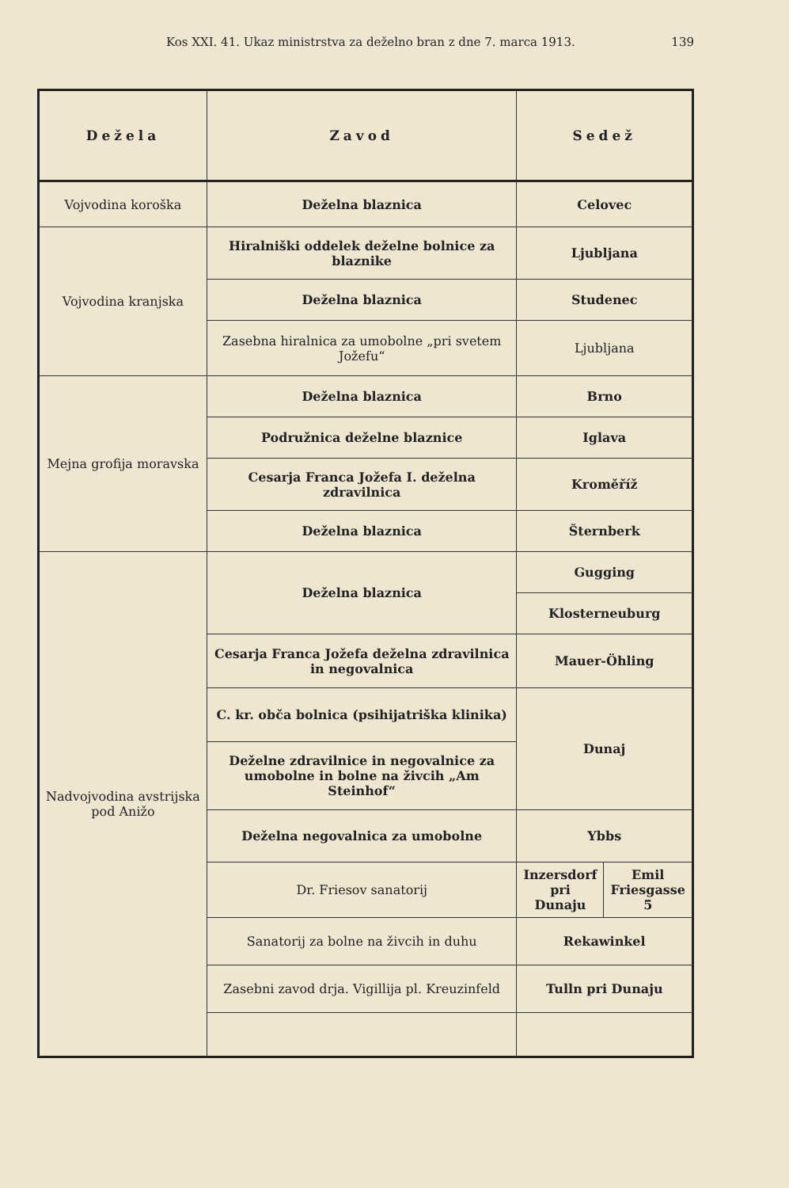Kos XXI. 41. Ukaz ministrstva za deželno bran z dne 7. marca 1913. 139
| Dežela | Zavod | Sedež | |
| --- | --- | --- | --- |
| Vojvodina koroška | Deželna blaznica | Celovec | |
| Vojvodina kranjska | Hiralniški oddelek deželne bolnice za blaznike | Ljubljana | |
| | Deželna blaznica | Studenec | |
| | Zasebna hiralnica za umobolne „pri svetem Jožefu“ | Ljubljana | |
| Mejna grofija moravska | Deželna blaznica | Brno | |
| | Podružnica deželne blaznice | Iglava | |
| | Cesarja Franca Jožefa I. deželna zdravilnica | Kroměříž | |
| | Deželna blaznica | Šternberk | |
| Nadvojvodina avstrijska pod Anižo | Deželna blaznica | Gugging | |
| | | Klosterneuburg | |
| | Cesarja Franca Jožefa deželna zdravilnica in negovalnica | Mauer-Öhling | |
| | C. kr. obča bolnica (psihijatriška klinika) | Dunaj | |
| | Deželne zdravilnice in negovalnice za umobolne in bolne na živcih „Am Steinhof“ | | |
| | Deželna negovalnica za umobolne | Ybbs | |
| | Dr. Friesov sanatorij | Inzersdorf pri Dunaju | Emil Friesgasse 5 |
| | Sanatorij za bolne na živcih in duhu | Rekawinkel | |
| | Zasebni zavod drja. Vigillija pl. Kreuzinfeld | Tulln pri Dunaju | |